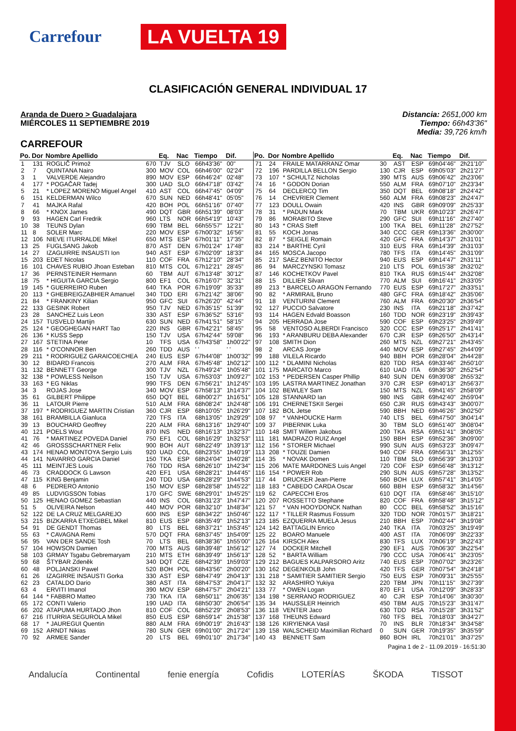Carrefour LA VUELTA 19
CLASIFICACIÓN GENERAL INDIVIDUAL 17
Aranda de Duero > Guadalajara
MIÉRCOLES 11 SEPTIEMBRE 2019
Distancia: 2651,000 km
Tiempo: 66h43'36"
Media: 39,726 km/h
CARREFOUR
| Po. | Dor | Nombre Apellido | | Eq. | Nac | Tiempo | Dif. | Po. | Dor | Nombre Apellido | | Eq. | Nac | Tiempo | Dif. |
| --- | --- | --- | --- | --- | --- | --- | --- | --- | --- | --- | --- | --- | --- | --- | --- |
| 1 | 131 | ROGLIČ Primož | 670 | TJV | SLO | 66h43'36" | 00" | 71 | 24 | FRAILE MATARRANZ Omar | 30 | AST | ESP | 69h04'46" | 2h21'10" |
| 2 | 7 | QUINTANA Nairo | 300 | MOV | COL | 66h46'00" | 02'24" | 72 | 196 | PARDILLA BELLON Sergio | 130 | CJR | ESP | 69h05'03" | 2h21'27" |
| 3 | 1 | VALVERDE Alejandro | 890 | MOV | ESP | 66h46'24" | 02'48" | 73 | 107 | * SCHULTZ Nicholas | 390 | MTS | AUS | 69h06'42" | 2h23'06" |
| 4 | 177 | * POGAČAR Tadej | 300 | UAD | SLO | 66h47'18" | 03'42" | 74 | 16 | * GODON Dorian | 550 | ALM | FRA | 69h07'10" | 2h23'34" |
| 5 | 21 | * LOPEZ MORENO Miguel Angel | 410 | AST | COL | 66h47'45" | 04'09" | 75 | 64 | DECLERCQ Tim | 350 | DQT | BEL | 69h08'18" | 2h24'42" |
| 6 | 151 | KELDERMAN Wilco | 670 | SUN | NED | 66h48'41" | 05'05" | 76 | 14 | CHEVRIER Clement | 560 | ALM | FRA | 69h08'23" | 2h24'47" |
| 7 | 41 | MAJKA Rafal | 420 | BOH | POL | 66h51'16" | 07'40" | 77 | 123 | DOULL Owain | 420 | INS | GBR | 69h09'09" | 2h25'33" |
| 8 | 66 | * KNOX James | 490 | DQT | GBR | 66h51'39" | 08'03" | 78 | 31 | * PADUN Mark | 70 | TBM | UKR | 69h10'23" | 2h26'47" |
| 9 | 93 | HAGEN Carl Fredrik | 960 | LTS | NOR | 66h54'19" | 10'43" | 79 | 86 | MORABITO Steve | 290 | GFC | SUI | 69h11'16" | 2h27'40" |
| 10 | 38 | TEUNS Dylan | 690 | TBM | BEL | 66h55'57" | 12'21" | 80 | 143 | * CRAS Steff | 100 | TKA | BEL | 69h11'28" | 2h27'52" |
| 11 | 8 | SOLER Marc | 220 | MOV | ESP | 67h00'32" | 16'56" | 81 | 55 | KOCH Jonas | 340 | CCC | GER | 69h13'36" | 2h30'00" |
| 12 | 106 | NIEVE ITURRALDE Mikel | 650 | MTS | ESP | 67h01'11" | 17'35" | 82 | 87 | * SEIGLE Romain | 420 | GFC | FRA | 69h14'37" | 2h31'01" |
| 13 | 25 | FUGLSANG Jakob | 870 | AST | DEN | 67h01'24" | 17'48" | 83 | 214 | * BARTHE Cyril | 310 | EUS | FRA | 69h14'39" | 2h31'03" |
| 14 | 27 | IZAGUIRRE INSAUSTI Ion | 940 | AST | ESP | 67h02'09" | 18'33" | 84 | 165 | MOSCA Jacopo | 780 | TFS | ITA | 69h14'45" | 2h31'09" |
| 15 | 203 | EDET Nicolas | 110 | COF | FRA | 67h12'10" | 28'34" | 85 | 217 | SAEZ BENITO Hector | 940 | EUS | ESP | 69h14'47" | 2h31'11" |
| 16 | 101 | CHAVES RUBIO Jhoan Esteban | 810 | MTS | COL | 67h12'21" | 28'45" | 86 | 94 | MARCZYNSKI Tomasz | 210 | LTS | POL | 69h15'38" | 2h32'02" |
| 17 | 36 | PERNSTEINER Hermann | 60 | TBM | AUT | 67h13'48" | 30'12" | 87 | 146 | KOCHETKOV Pavel | 810 | TKA | RUS | 69h15'44" | 2h32'08" |
| 18 | 75 | * HIGUITA GARCIA Sergio | 800 | EF1 | COL | 67h16'07" | 32'31" | 88 | 15 | DILLIER Silvan | 770 | ALM | SUI | 69h16'41" | 2h33'05" |
| 19 | 145 | * GUERREIRO Ruben | 640 | TKA | POR | 67h19'09" | 35'33" | 89 | 213 | * BARCELO ARAGON Fernando | 770 | EUS | ESP | 69h17'27" | 2h33'51" |
| 20 | 113 | * GHEBREIGZABHIER Amanuel | 340 | TDD | ERI | 67h21'42" | 38'06" | 90 | 82 | * ARMIRAIL Bruno | 480 | GFC | FRA | 69h18'42" | 2h35'06" |
| 21 | 84 | * FRANKINY Kilian | 950 | GFC | SUI | 67h26'20" | 42'44" | 91 | 18 | VENTURINI Clement | 760 | ALM | FRA | 69h20'30" | 2h36'54" |
| 22 | 133 | GESINK Robert | 950 | TJV | NED | 67h35'15" | 51'39" | 92 | 127 | PUCCIO Salvatore | 230 | INS | ITA | 69h21'18" | 2h37'42" |
| 23 | 28 | SANCHEZ Luis Leon | 330 | AST | ESP | 67h36'52" | 53'16" | 93 | 114 | HAGEN Edvald Boasson | 160 | TDD | NOR | 69h23'19" | 2h39'43" |
| 24 | 157 | TUSVELD Martijn | 630 | SUN | NED | 67h41'51" | 58'15" | 94 | 205 | HERRADA Jose | 590 | COF | ESP | 69h23'25" | 2h39'49" |
| 25 | 124 | * GEOGHEGAN HART Tao | 220 | INS | GBR | 67h42'21" | 58'45" | 95 | 58 | VENTOSO ALBERDI Francisco | 320 | CCC | ESP | 69h25'17" | 2h41'41" |
| 26 | 136 | * KUSS Sepp | 150 | TJV | USA | 67h42'44" | 59'08" | 96 | 193 | * ARANBURU DEBA Alexander | 670 | CJR | ESP | 69h26'50" | 2h43'14" |
| 27 | 167 | STETINA Peter | 10 | TFS | USA | 67h43'58" | 1h00'22" | 97 | 108 | SMITH Dion | 260 | MTS | NZL | 69h27'21" | 2h43'45" |
| 28 | 116 | * O'CONNOR Ben | 260 | TDD | AUS | ' ' | ' ' | 98 | 2 | ARCAS Jorge | 440 | MOV | ESP | 69h27'45" | 2h44'09" |
| 29 | 211 | * RODRIGUEZ GARAICOECHEA | 240 | EUS | ESP | 67h44'08" | 1h00'32" | 99 | 188 | VILELA Ricardo | 940 | BBH | POR | 69h28'04" | 2h44'28" |
| 30 | 12 | BIDARD Francois | 270 | ALM | FRA | 67h45'48" | 1h02'12" | 100 | 112 | * DLAMINI Nicholas | 820 | TDD | RSA | 69h33'46" | 2h50'10" |
| 31 | 132 | BENNETT George | 300 | TJV | NZL | 67h49'24" | 1h05'48" | 101 | 175 | MARCATO Marco | 610 | UAD | ITA | 69h36'30" | 2h52'54" |
| 32 | 138 | * POWLESS Neilson | 150 | TJV | USA | 67h53'03" | 1h09'27" | 102 | 153 | * PEDERSEN Casper Phillip | 840 | SUN | DEN | 69h39'08" | 2h55'32" |
| 33 | 163 | * EG Niklas | 990 | TFS | DEN | 67h56'21" | 1h12'45" | 103 | 195 | LASTRA MARTINEZ Jonathan | 370 | CJR | ESP | 69h40'13" | 2h56'37" |
| 34 | 3 | ROJAS Jose | 340 | MOV | ESP | 67h58'13" | 1h14'37" | 104 | 102 | BEWLEY Sam | 150 | MTS | NZL | 69h41'45" | 2h58'09" |
| 35 | 61 | GILBERT Philippe | 650 | DQT | BEL | 68h00'27" | 1h16'51" | 105 | 128 | STANNARD Ian | 980 | INS | GBR | 69h42'40" | 2h59'04" |
| 36 | 11 | LATOUR Pierre | 510 | ALM | FRA | 68h08'24" | 1h24'48" | 106 | 191 | CHERNETSKII Sergei | 650 | CJR | RUS | 69h43'43" | 3h00'07" |
| 37 | 197 | * RODRIGUEZ MARTIN Cristian | 360 | CJR | ESP | 68h10'05" | 1h26'29" | 107 | 182 | BOL Jetse | 590 | BBH | NED | 69h46'26" | 3h02'50" |
| 38 | 161 | BRAMBILLA Gianluca | 720 | TFS | ITA | 68h13'05" | 1h29'29" | 108 | 97 | * VANHOUCKE Harm | 740 | LTS | BEL | 69h47'50" | 3h04'14" |
| 39 | 13 | BOUCHARD Geoffrey | 220 | ALM | FRA | 68h13'16" | 1h29'40" | 109 | 37 | PIBERNIK Luka | 30 | TBM | SLO | 69h51'40" | 3h08'04" |
| 40 | 121 | POELS Wout | 870 | INS | NED | 68h16'13" | 1h32'37" | 110 | 148 | SMIT Willem Jakobus | 200 | TKA | RSA | 69h51'41" | 3h08'05" |
| 41 | 76 | * MARTINEZ POVEDA Daniel | 750 | EF1 | COL | 68h16'29" | 1h32'53" | 111 | 181 | MADRAZO RUIZ Angel | 150 | BBH | ESP | 69h52'36" | 3h09'00" |
| 42 | 46 | GROSSSCHARTNER Felix | 900 | BOH | AUT | 68h22'49" | 1h39'13" | 112 | 156 | * STORER Michael | 990 | SUN | AUS | 69h53'23" | 3h09'47" |
| 43 | 174 | HENAO MONTOYA Sergio Luis | 920 | UAD | COL | 68h23'55" | 1h40'19" | 113 | 208 | * TOUZE Damien | 940 | COF | FRA | 69h56'31" | 3h12'55" |
| 44 | 141 | NAVARRO GARCIA Daniel | 150 | TKA | ESP | 68h24'04" | 1h40'28" | 114 | 35 | * NOVAK Domen | 110 | TBM | SLO | 69h56'39" | 3h13'03" |
| 45 | 111 | MEINTJES Louis | 760 | TDD | RSA | 68h26'10" | 1h42'34" | 115 | 206 | MATE MARDONES Luis Angel | 720 | COF | ESP | 69h56'48" | 3h13'12" |
| 46 | 73 | CRADDOCK G Lawson | 420 | EF1 | USA | 68h28'21" | 1h44'45" | 116 | 154 | * POWER Rob | 290 | SUN | AUS | 69h57'28" | 3h13'52" |
| 47 | 115 | KING Benjamin | 240 | TDD | USA | 68h28'29" | 1h44'53" | 117 | 44 | DRUCKER Jean-Pierre | 560 | BOH | LUX | 69h57'41" | 3h14'05" |
| 48 | 6 | PEDRERO Antonio | 150 | MOV | ESP | 68h28'58" | 1h45'22" | 118 | 183 | * CABEDO CARDA Oscar | 660 | BBH | ESP | 69h58'32" | 3h14'56" |
| 49 | 85 | LUDVIGSSON Tobias | 170 | GFC | SWE | 68h29'01" | 1h45'25" | 119 | 62 | CAPECCHI Eros | 610 | DQT | ITA | 69h58'46" | 3h15'10" |
| 50 | 125 | HENAO GOMEZ Sebastian | 440 | INS | COL | 68h31'23" | 1h47'47" | 120 | 207 | ROSSETTO Stephane | 820 | COF | FRA | 69h58'48" | 3h15'12" |
| 51 | 5 | OLIVEIRA Nelson | 440 | MOV | POR | 68h32'10" | 1h48'34" | 121 | 57 | * VAN HOOYDONCK Nathan | 80 | CCC | BEL | 69h58'52" | 3h15'16" |
| 52 | 122 | DE LA CRUZ MELGAREJO | 600 | INS | ESP | 68h34'22" | 1h50'46" | 122 | 117 | * TILLER Rasmus Fossum | 320 | TDD | NOR | 70h01'57" | 3h18'21" |
| 53 | 215 | BIZKARRA ETXEGIBEL Mikel | 810 | EUS | ESP | 68h35'49" | 1h52'13" | 123 | 185 | EZQUERRA MUELA Jesus | 210 | BBH | ESP | 70h02'44" | 3h19'08" |
| 54 | 91 | DE GENDT Thomas | 80 | LTS | BEL | 68h37'21" | 1h53'45" | 124 | 142 | BATTAGLIN Enrico | 240 | TKA | ITA | 70h03'25" | 3h19'49" |
| 55 | 63 | * CAVAGNA Remi | 570 | DQT | FRA | 68h37'45" | 1h54'09" | 125 | 22 | BOARO Manuele | 400 | AST | ITA | 70h06'09" | 3h22'33" |
| 56 | 95 | VAN DER SANDE Tosh | 70 | LTS | BEL | 68h38'36" | 1h55'00" | 126 | 164 | KIRSCH Alex | 830 | TFS | LUX | 70h06'19" | 3h22'43" |
| 57 | 104 | HOWSON Damien | 700 | MTS | AUS | 68h39'48" | 1h56'12" | 127 | 74 | DOCKER Mitchell | 290 | EF1 | AUS | 70h06'30" | 3h22'54" |
| 58 | 103 | GRMAY Tsgabu Gebremaryam | 210 | MTS | ETH | 68h39'49" | 1h56'13" | 128 | 52 | * BARTA William | 790 | CCC | USA | 70h06'41" | 3h23'05" |
| 59 | 68 | ŠTYBAR Zdeněk | 340 | DQT | CZE | 68h42'39" | 1h59'03" | 129 | 212 | BAGUES KALPARSORO Aritz | 740 | EUS | ESP | 70h07'02" | 3h23'26" |
| 60 | 48 | POLJANSKI Pawel | 520 | BOH | POL | 68h43'56" | 2h00'20" | 130 | 162 | DEGENKOLB John | 420 | TFS | GER | 70h07'54" | 3h24'18" |
| 61 | 26 | IZAGIRRE INSAUSTI Gorka | 330 | AST | ESP | 68h47'49" | 2h04'13" | 131 | 218 | * SAMITIER SAMITIER Sergio | 750 | EUS | ESP | 70h09'31" | 3h25'55" |
| 62 | 23 | CATALDO Dario | 380 | AST | ITA | 68h47'53" | 2h04'17" | 132 | 32 | ARASHIRO Yukiya | 220 | TBM | JPN | 70h11'15" | 3h27'39" |
| 63 | 4 | ERVITI Imanol | 390 | MOV | ESP | 68h47'57" | 2h04'21" | 133 | 77 | * OWEN Logan | 870 | EF1 | USA | 70h12'09" | 3h28'33" |
| 64 | 144 | * FABBRO Matteo | 730 | TKA | ITA | 68h50'11" | 2h06'35" | 134 | 198 | * SERRANO RODRIGUEZ | 40 | CJR | ESP | 70h14'06" | 3h30'30" |
| 65 | 172 | CONTI Valerio | 190 | UAD | ITA | 68h50'30" | 2h06'54" | 135 | 34 | HAUSSLER Heinrich | 450 | TBM | AUS | 70h15'23" | 3h31'47" |
| 66 | 202 | ATAPUMA HURTADO Jhon | 810 | COF | COL | 68h52'29" | 2h08'53" | 136 | 118 | VENTER Jaco | 630 | TDD | RSA | 70h15'28" | 3h31'52" |
| 67 | 216 | ITURRIA SEGUROLA Mikel | 850 | EUS | ESP | 68h59'14" | 2h15'38" | 137 | 168 | THEUNS Edward | 760 | TFS | BEL | 70h18'03" | 3h34'27" |
| 68 | 17 | * JAUREGUI Quentin | 880 | ALM | FRA | 69h00'19" | 2h16'43" | 138 | 126 | KIRYIENKA Vasil | 70 | INS | BLR | 70h18'34" | 3h34'58" |
| 69 | 152 | ARNDT Nikias | 780 | SUN | GER | 69h01'00" | 2h17'24" | 139 | 158 | WALSCHEID Maximilian Richard | 0 | SUN | GER | 70h19'35" | 3h35'59" |
| 70 | 92 | ARMEE Sander | 20 | LTS | BEL | 69h01'10" | 2h17'34" | 140 | 43 | BENNETT Sam | 860 | BOH | IRL | 70h21'01" | 3h37'25" |
Pagina 1 de 2 - 11.09.2019 - 16:51:30
Andalucía Continental fenie energía Cofidis LOTERÍAS ŠKODA TISSOT